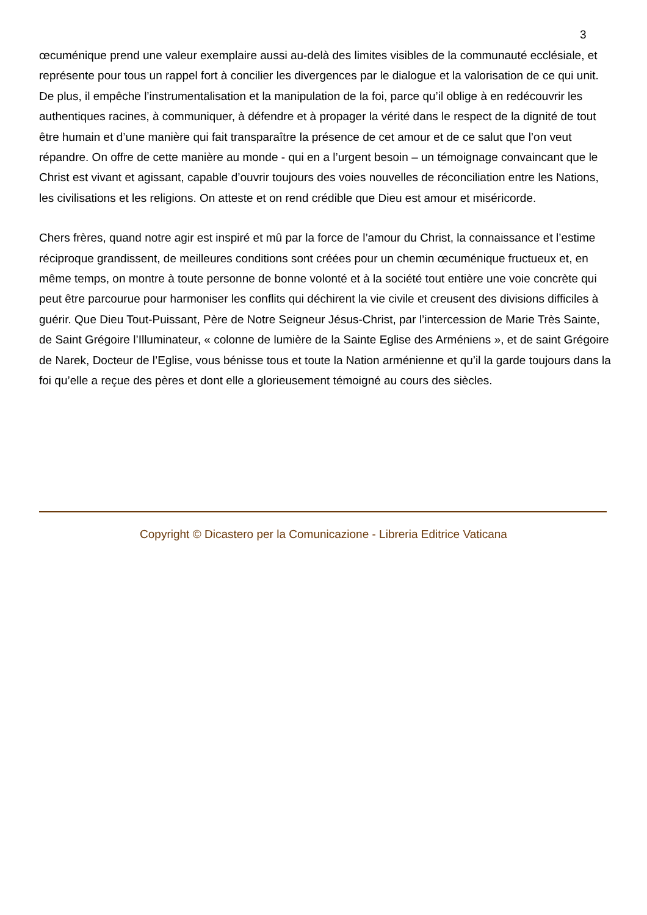3
œcuménique prend une valeur exemplaire aussi au-delà des limites visibles de la communauté ecclésiale, et représente pour tous un rappel fort à concilier les divergences par le dialogue et la valorisation de ce qui unit. De plus, il empêche l’instrumentalisation et la manipulation de la foi, parce qu’il oblige à en redécouvrir les authentiques racines, à communiquer, à défendre et à propager la vérité dans le respect de la dignité de tout être humain et d’une manière qui fait transparaître la présence de cet amour et de ce salut que l’on veut répandre. On offre de cette manière au monde - qui en a l’urgent besoin – un témoignage convaincant que le Christ est vivant et agissant, capable d’ouvrir toujours des voies nouvelles de réconciliation entre les Nations, les civilisations et les religions. On atteste et on rend crédible que Dieu est amour et miséricorde.
Chers frères, quand notre agir est inspiré et mû par la force de l’amour du Christ, la connaissance et l’estime réciproque grandissent, de meilleures conditions sont créées pour un chemin œcuménique fructueux et, en même temps, on montre à toute personne de bonne volonté et à la société tout entière une voie concrète qui peut être parcourue pour harmoniser les conflits qui déchirent la vie civile et creusent des divisions difficiles à guérir. Que Dieu Tout-Puissant, Père de Notre Seigneur Jésus-Christ, par l’intercession de Marie Très Sainte, de Saint Grégoire l’Illuminateur, « colonne de lumière de la Sainte Eglise des Arméniens », et de saint Grégoire de Narek, Docteur de l’Eglise, vous bénisse tous et toute la Nation arménienne et qu’il la garde toujours dans la foi qu’elle a reçue des pères et dont elle a glorieusement témoigné au cours des siècles.
Copyright © Dicastero per la Comunicazione - Libreria Editrice Vaticana